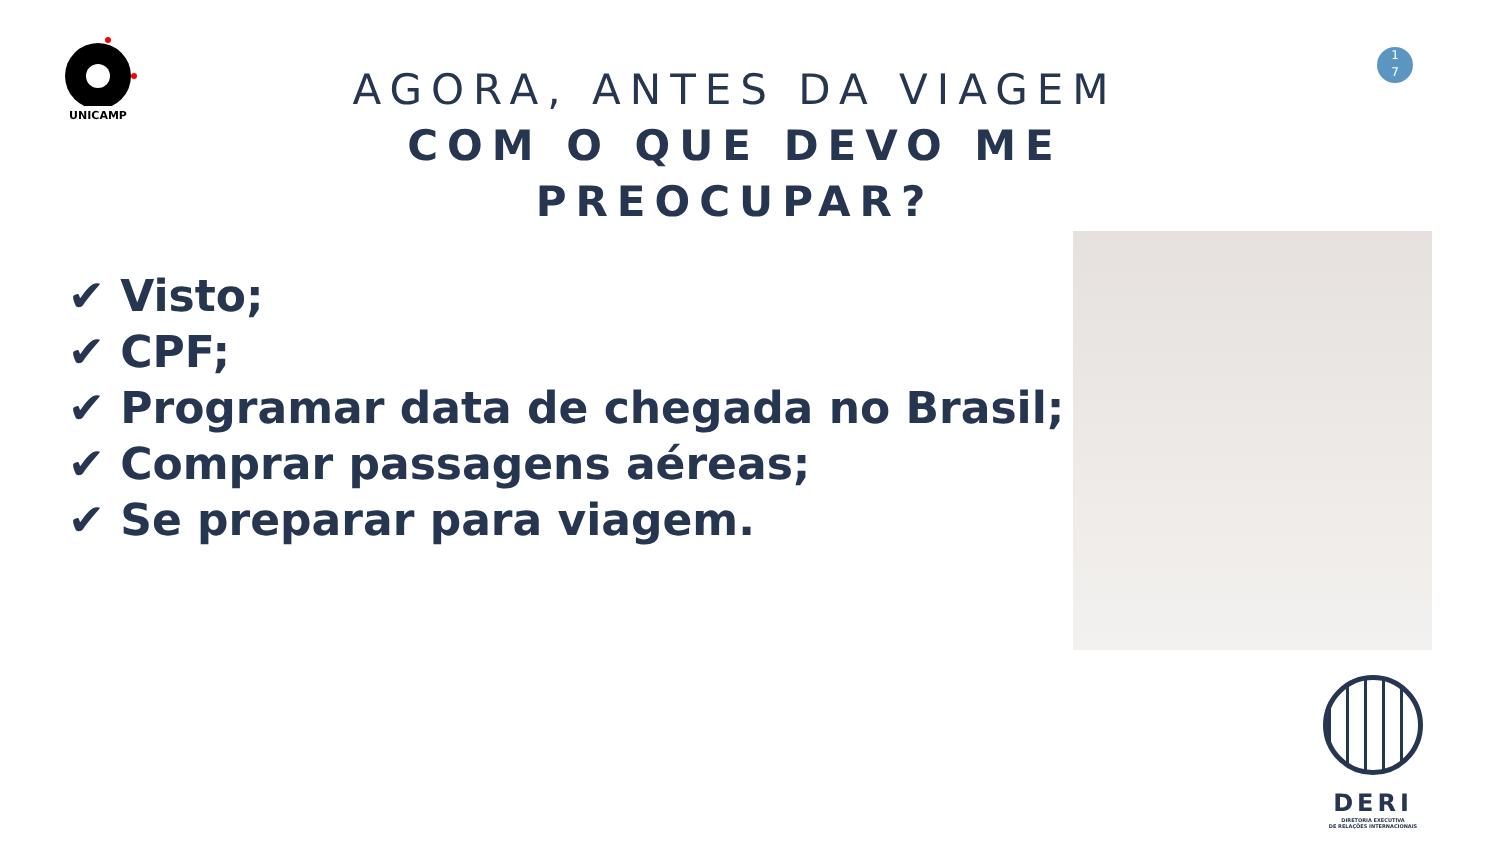UNICAMP
1
7
AGORA, ANTES DA VIAGEM
COM O QUE DEVO ME
PREOCUPAR?
✔ Visto;
✔ CPF;
✔ Programar data de chegada no Brasil;
✔ Comprar passagens aéreas;
✔ Se preparar para viagem.
DERI
DIRETORIA EXECUTIVA
DE RELAÇÕES INTERNACIONAIS